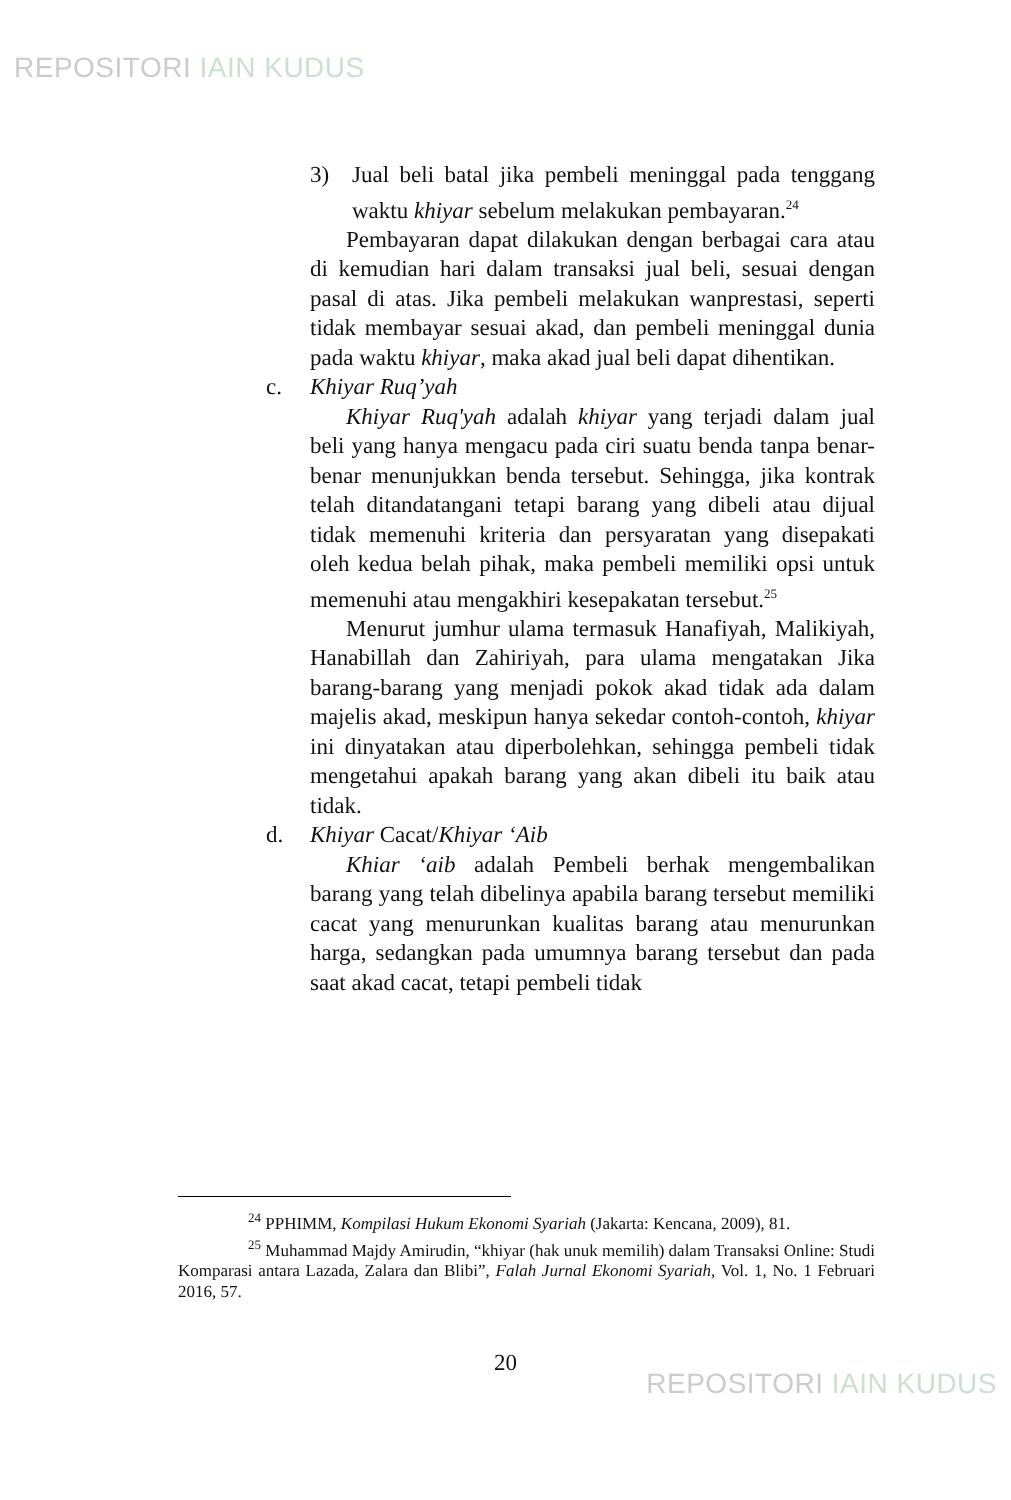REPOSITORI IAIN KUDUS
3) Jual beli batal jika pembeli meninggal pada tenggang waktu khiyar sebelum melakukan pembayaran.<sup>24</sup>
Pembayaran dapat dilakukan dengan berbagai cara atau di kemudian hari dalam transaksi jual beli, sesuai dengan pasal di atas. Jika pembeli melakukan wanprestasi, seperti tidak membayar sesuai akad, dan pembeli meninggal dunia pada waktu khiyar, maka akad jual beli dapat dihentikan.
c. Khiyar Ruq’yah
Khiyar Ruq'yah adalah khiyar yang terjadi dalam jual beli yang hanya mengacu pada ciri suatu benda tanpa benar-benar menunjukkan benda tersebut. Sehingga, jika kontrak telah ditandatangani tetapi barang yang dibeli atau dijual tidak memenuhi kriteria dan persyaratan yang disepakati oleh kedua belah pihak, maka pembeli memiliki opsi untuk memenuhi atau mengakhiri kesepakatan tersebut.<sup>25</sup>
Menurut jumhur ulama termasuk Hanafiyah, Malikiyah, Hanabillah dan Zahiriyah, para ulama mengatakan Jika barang-barang yang menjadi pokok akad tidak ada dalam majelis akad, meskipun hanya sekedar contoh-contoh, khiyar ini dinyatakan atau diperbolehkan, sehingga pembeli tidak mengetahui apakah barang yang akan dibeli itu baik atau tidak.
d. Khiyar Cacat/Khiyar ‘Aib
Khiar ‘aib adalah Pembeli berhak mengembalikan barang yang telah dibelinya apabila barang tersebut memiliki cacat yang menurunkan kualitas barang atau menurunkan harga, sedangkan pada umumnya barang tersebut dan pada saat akad cacat, tetapi pembeli tidak
<sup>24</sup> PPHIMM, Kompilasi Hukum Ekonomi Syariah (Jakarta: Kencana, 2009), 81.
<sup>25</sup> Muhammad Majdy Amirudin, “khiyar (hak unuk memilih) dalam Transaksi Online: Studi Komparasi antara Lazada, Zalara dan Blibi”, Falah Jurnal Ekonomi Syariah, Vol. 1, No. 1 Februari 2016, 57.
20
REPOSITORI IAIN KUDUS